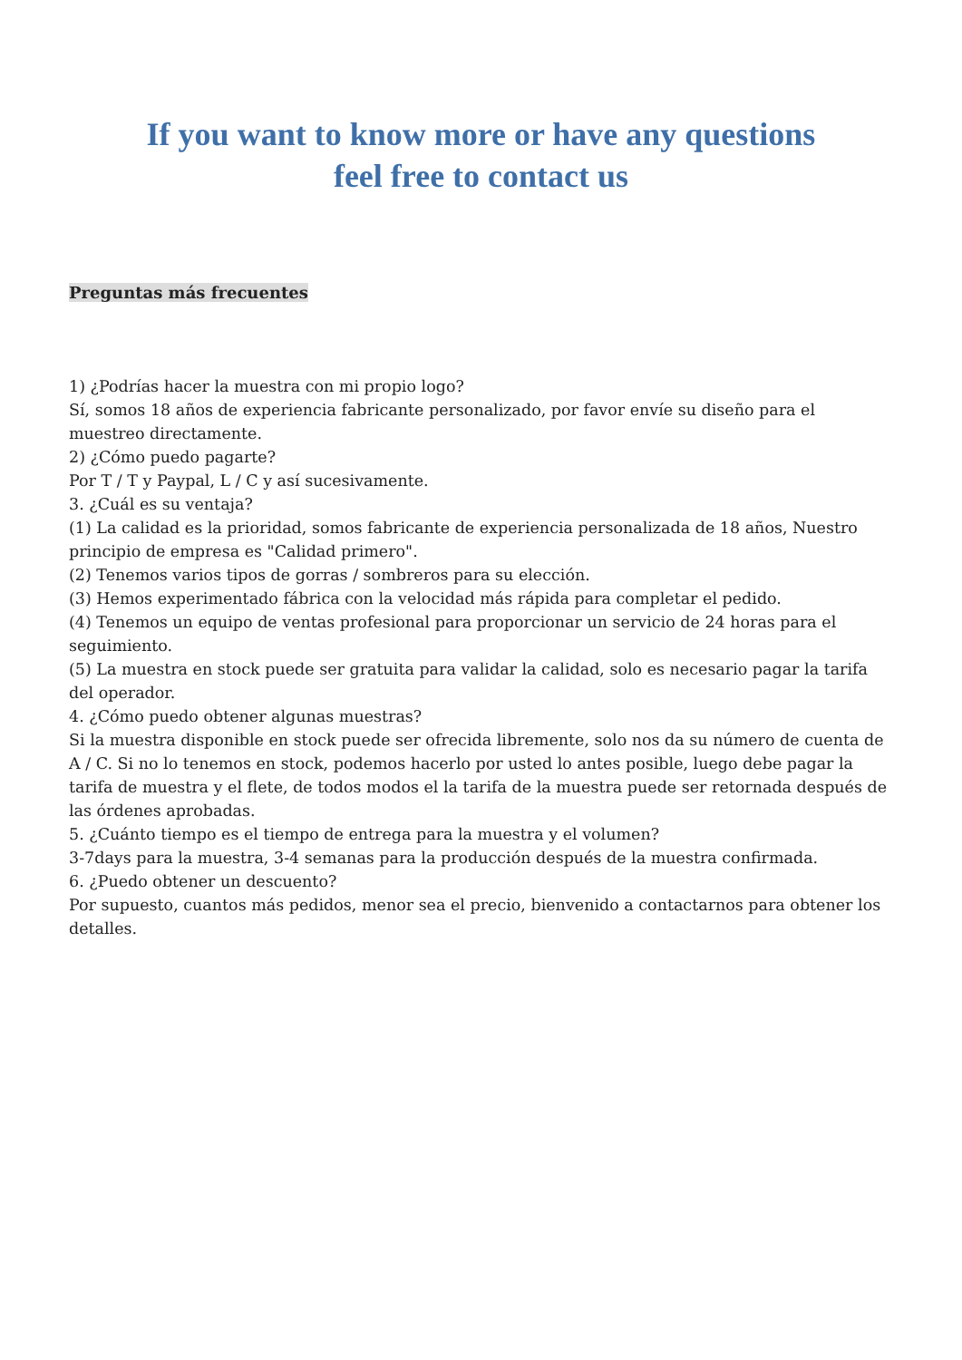If you want to know more or have any questions
feel free to contact us
Preguntas más frecuentes
1) ¿Podrías hacer la muestra con mi propio logo?
Sí, somos 18 años de experiencia fabricante personalizado, por favor envíe su diseño para el muestreo directamente.
2) ¿Cómo puedo pagarte?
Por T / T y Paypal, L / C y así sucesivamente.
3. ¿Cuál es su ventaja?
(1) La calidad es la prioridad, somos fabricante de experiencia personalizada de 18 años, Nuestro principio de empresa es "Calidad primero".
(2) Tenemos varios tipos de gorras / sombreros para su elección.
(3) Hemos experimentado fábrica con la velocidad más rápida para completar el pedido.
(4) Tenemos un equipo de ventas profesional para proporcionar un servicio de 24 horas para el seguimiento.
(5) La muestra en stock puede ser gratuita para validar la calidad, solo es necesario pagar la tarifa del operador.
4. ¿Cómo puedo obtener algunas muestras?
Si la muestra disponible en stock puede ser ofrecida libremente, solo nos da su número de cuenta de A / C. Si no lo tenemos en stock, podemos hacerlo por usted lo antes posible, luego debe pagar la tarifa de muestra y el flete, de todos modos el la tarifa de la muestra puede ser retornada después de las órdenes aprobadas.
5. ¿Cuánto tiempo es el tiempo de entrega para la muestra y el volumen?
3-7days para la muestra, 3-4 semanas para la producción después de la muestra confirmada.
6. ¿Puedo obtener un descuento?
Por supuesto, cuantos más pedidos, menor sea el precio, bienvenido a contactarnos para obtener los detalles.